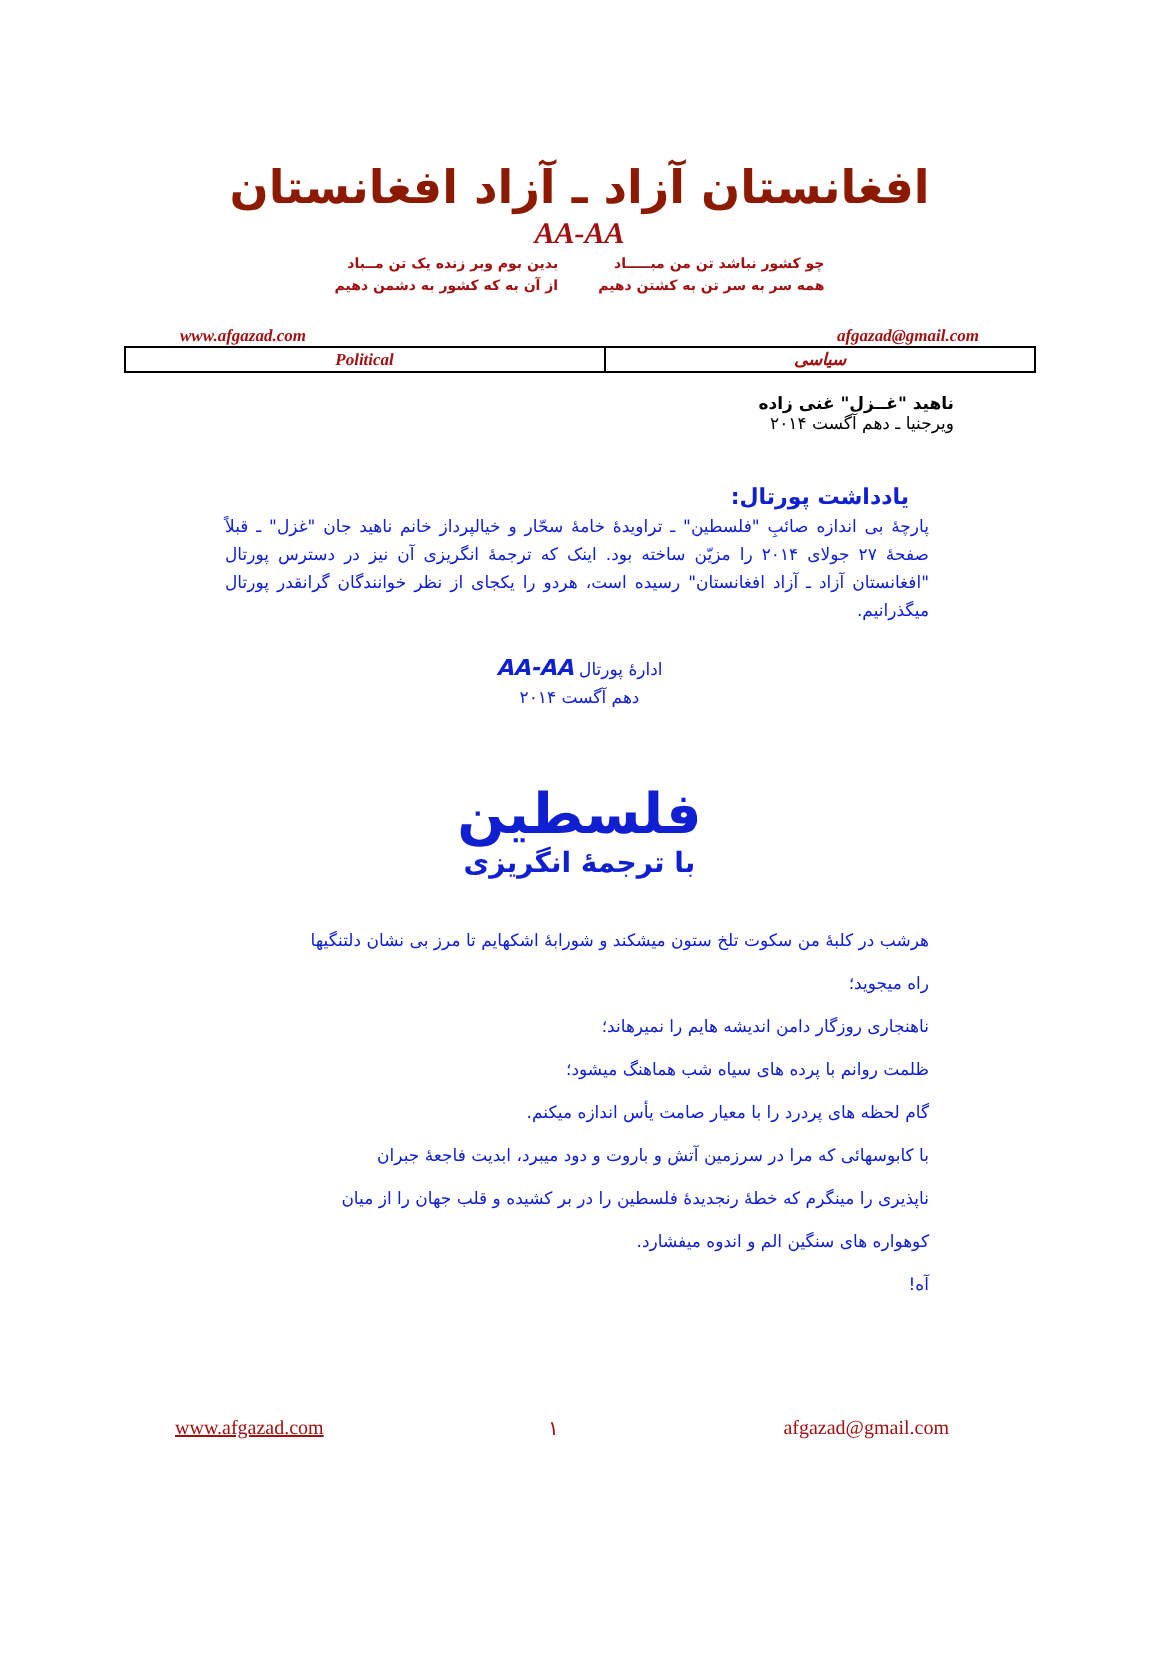افغانستان آزاد ـ آزاد افغانستان
AA-AA
چو کشور نباشد تن من مبـــــاد
همه سر به سر تن به کشتن دهیم
بدین بوم وبر زنده یک تن مــباد
از آن به که کشور به دشمن دهیم
www.afgazad.com afgazad@gmail.com
| Political | سیاسی |
ناهید "غــزل" غنی زاده
ویرجنیا ـ دهم آگست ۲۰۱۴
یادداشت پورتال:
پارچهٔ بی اندازه صائبِ "فلسطین" ـ تراویدهٔ خامهٔ سحّار و خیالپرداز خانم ناهید جان "غزل" ـ قبلاً صفحهٔ ۲۷ جولای ۲۰۱۴ را مزیّن ساخته بود. اینک که ترجمهٔ انگریزی آن نیز در دسترس پورتال "افغانستان آزاد ـ آزاد افغانستان" رسیده است، هردو را یکجای از نظر خوانندگان گرانقدر پورتال میگذرانیم.
ادارهٔ پورتال AA-AA
دهم آگست ۲۰۱۴
فلسطین
با ترجمهٔ انگریزی
هرشب در کلبهٔ من سکوت تلخ ستون میشکند و شورابهٔ اشکهایم تا مرز بی نشان دلتنگیها
راه میجوید؛
ناهنجاری روزگار دامن اندیشه هایم را نمیرهاند؛
ظلمت روانم با پرده های سیاه شب هماهنگ میشود؛
گام لحظه های پردرد را با معیار صامت یأس اندازه میکنم.
با کابوسهائی که مرا در سرزمین آتش و باروت و دود میبرد، ابدیت فاجعهٔ جبران
ناپذیری را مینگرم که خطهٔ رنجدیدهٔ فلسطین را در بر کشیده و قلب جهان را از میان
کوهواره های سنگین الم و اندوه میفشارد.
آه!
www.afgazad.com ۱ afgazad@gmail.com